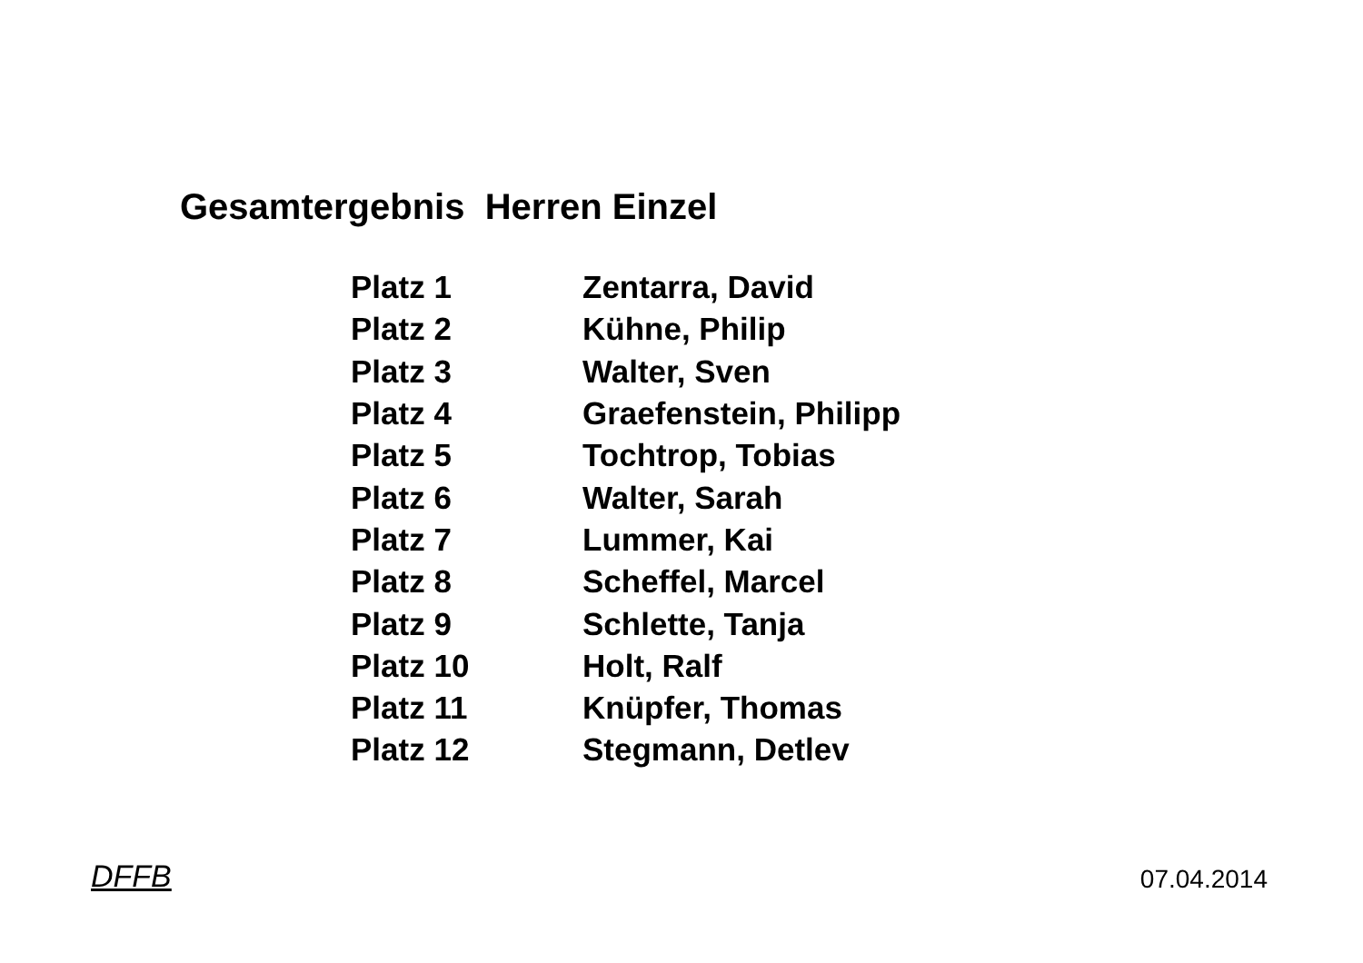Gesamtergebnis Herren Einzel
| Platz 1 | Zentarra, David |
| Platz 2 | Kühne, Philip |
| Platz 3 | Walter, Sven |
| Platz 4 | Graefenstein, Philipp |
| Platz 5 | Tochtrop, Tobias |
| Platz 6 | Walter, Sarah |
| Platz 7 | Lummer, Kai |
| Platz 8 | Scheffel, Marcel |
| Platz 9 | Schlette, Tanja |
| Platz 10 | Holt, Ralf |
| Platz 11 | Knüpfer, Thomas |
| Platz 12 | Stegmann, Detlev |
DFFB 07.04.2014